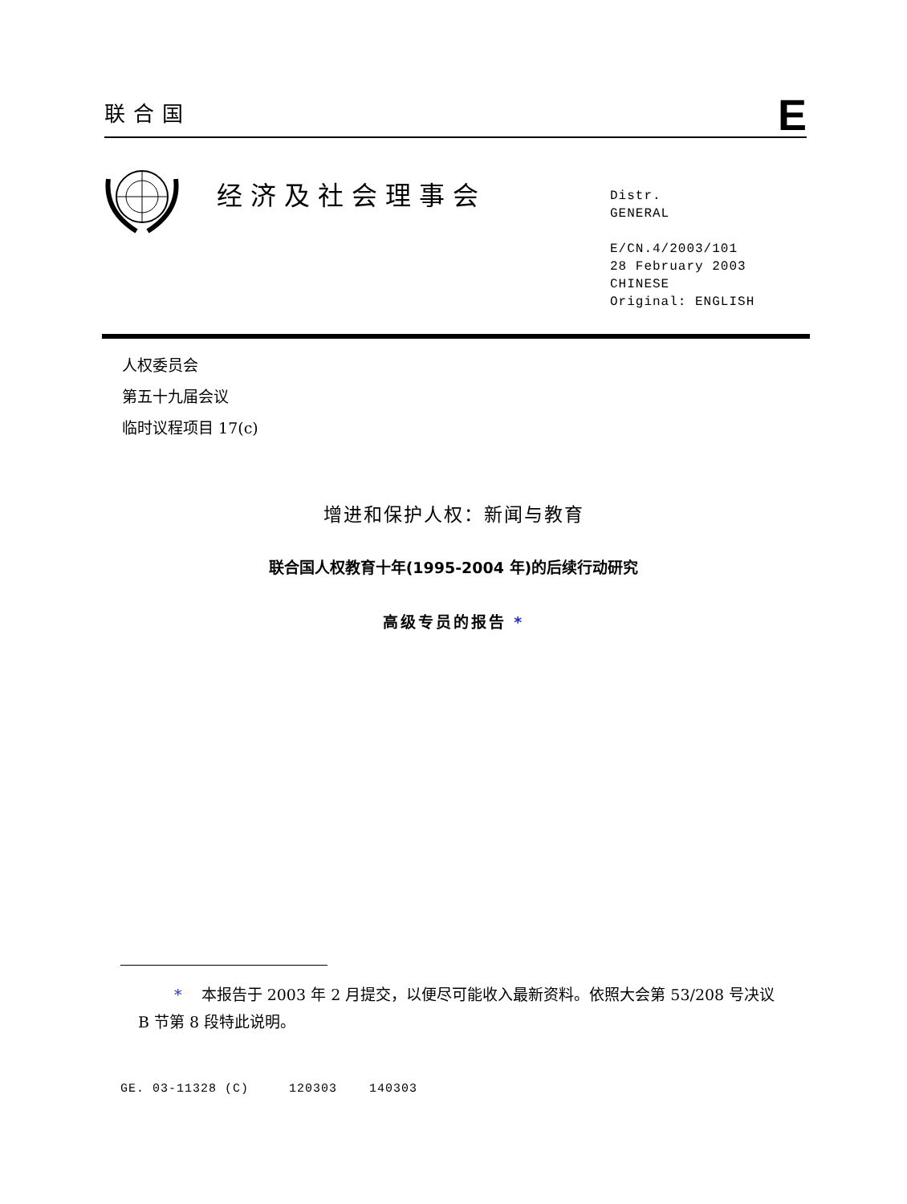联合国 E
经济及社会理事会
Distr.
GENERAL
E/CN.4/2003/101
28 February 2003
CHINESE
Original: ENGLISH
人权委员会
第五十九届会议
临时议程项目 17(c)
增进和保护人权：新闻与教育
联合国人权教育十年(1995-2004 年)的后续行动研究
高级专员的报告 *
* 本报告于 2003 年 2 月提交，以便尽可能收入最新资料。依照大会第 53/208 号决议 B 节第 8 段特此说明。
GE. 03-11328 (C) 120303 140303